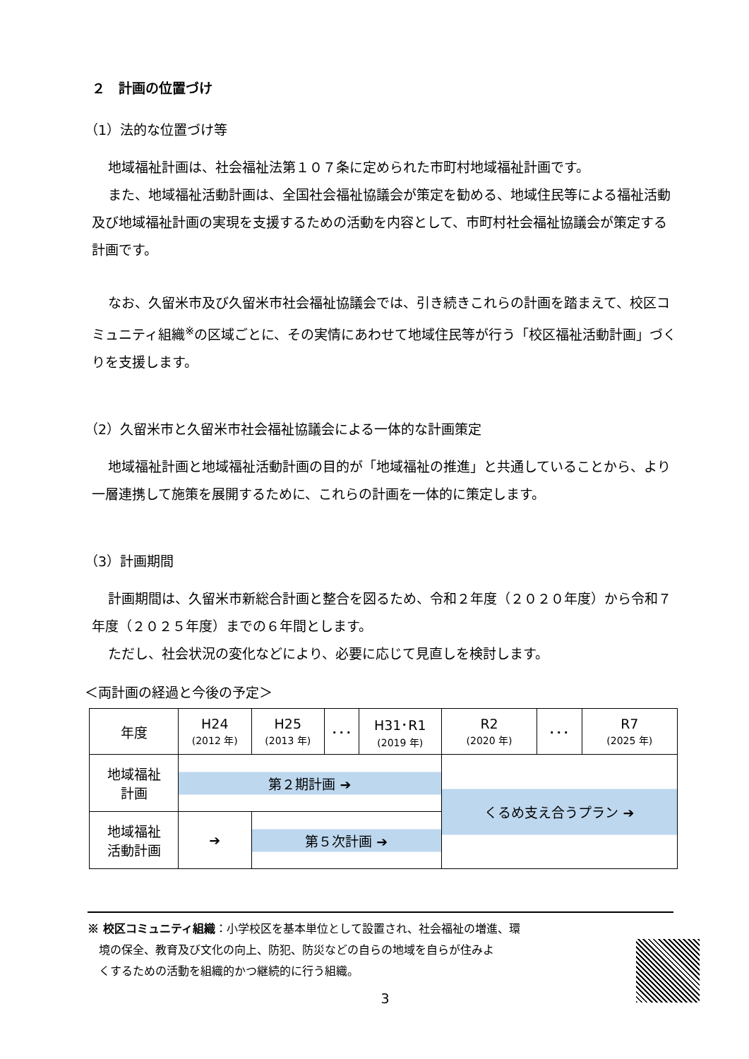２　計画の位置づけ
（1）法的な位置づけ等
地域福祉計画は、社会福祉法第１０７条に定められた市町村地域福祉計画です。
また、地域福祉活動計画は、全国社会福祉協議会が策定を勧める、地域住民等による福祉活動及び地域福祉計画の実現を支援するための活動を内容として、市町村社会福祉協議会が策定する計画です。
なお、久留米市及び久留米市社会福祉協議会では、引き続きこれらの計画を踏まえて、校区コミュニティ組織<sup>※</sup>の区域ごとに、その実情にあわせて地域住民等が行う「校区福祉活動計画」づくりを支援します。
（2）久留米市と久留米市社会福祉協議会による一体的な計画策定
地域福祉計画と地域福祉活動計画の目的が「地域福祉の推進」と共通していることから、より一層連携して施策を展開するために、これらの計画を一体的に策定します。
（3）計画期間
計画期間は、久留米市新総合計画と整合を図るため、令和２年度（２０２０年度）から令和７年度（２０２５年度）までの６年間とします。
ただし、社会状況の変化などにより、必要に応じて見直しを検討します。
＜両計画の経過と今後の予定＞
| 年度 | H24 (2012 年) | H25 (2013 年) | ･･･ | H31･R1 (2019 年) | R2 (2020 年) | ･･･ | R7 (2025 年) |
| 地域福祉 計画 | 第２期計画 ➔ | | | | くるめ支え合うプラン ➔ | | |
| 地域福祉 活動計画 | ➔ | 第５次計画 ➔ | | | | | |
※ 校区コミュニティ組織：小学校区を基本単位として設置され、社会福祉の増進、環
　境の保全、教育及び文化の向上、防犯、防災などの自らの地域を自らが住みよ
　くするための活動を組織的かつ継続的に行う組織。
3